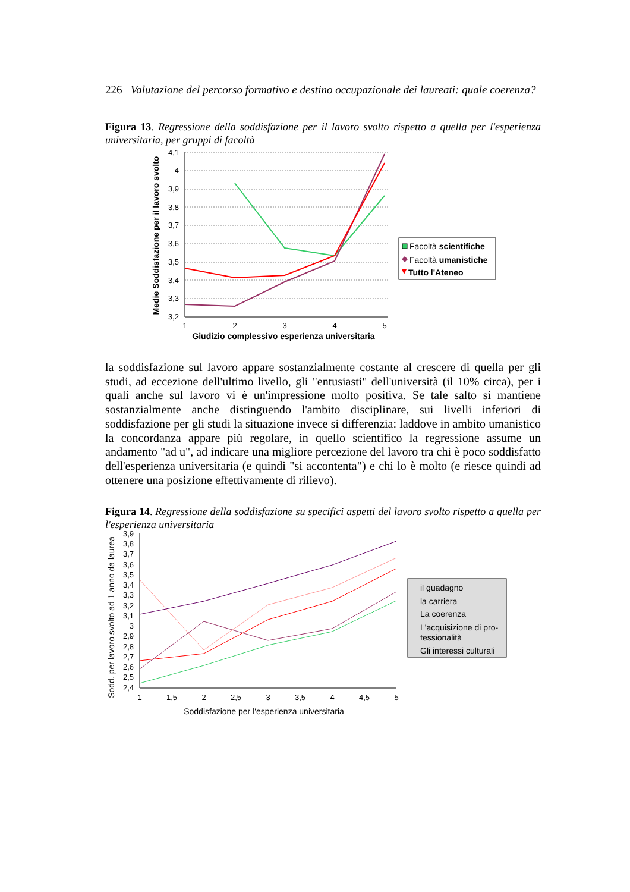226 Valutazione del percorso formativo e destino occupazionale dei laureati: quale coerenza?
Figura 13. Regressione della soddisfazione per il lavoro svolto rispetto a quella per l'esperienza universitaria, per gruppi di facoltà
4,1
4
3,9
3,8
3,7
3,6
3,5
3,4
3,3
3,2
1
2
3
4
5
Giudizio complessivo esperienza universitaria
Medie Soddisfazione per il lavoro svolto
Facoltà scientifiche
Facoltà umanistiche
Tutto l'Ateneo
la soddisfazione sul lavoro appare sostanzialmente costante al crescere di quella per gli studi, ad eccezione dell'ultimo livello, gli "entusiasti" dell'università (il 10% circa), per i quali anche sul lavoro vi è un'impressione molto positiva. Se tale salto si mantiene sostanzialmente anche distinguendo l'ambito disciplinare, sui livelli inferiori di soddisfazione per gli studi la situazione invece si differenzia: laddove in ambito umanistico la concordanza appare più regolare, in quello scientifico la regressione assume un andamento "ad u", ad indicare una migliore percezione del lavoro tra chi è poco soddisfatto dell'esperienza universitaria (e quindi "si accontenta") e chi lo è molto (e riesce quindi ad ottenere una posizione effettivamente di rilievo).
Figura 14. Regressione della soddisfazione su specifici aspetti del lavoro svolto rispetto a quella per l'esperienza universitaria
3,9
3,8
3,7
3,6
3,5
3,4
3,3
3,2
3,1
3
2,9
2,8
2,7
2,6
2,5
2,4
1
1,5
2
2,5
3
3,5
4
4,5
5
Soddisfazione per l'esperienza universitaria
Sodd. per lavoro svolto ad 1 anno da laurea
il guadagno
la carriera
La coerenza
L'acquisizione di pro-
fessionalità
Gli interessi culturali